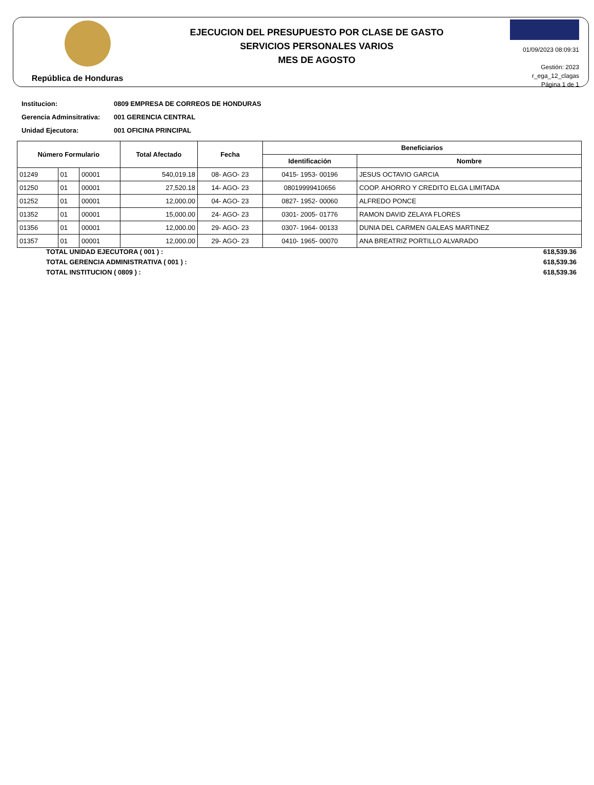República de Honduras
EJECUCION DEL PRESUPUESTO POR CLASE DE GASTO
SERVICIOS PERSONALES VARIOS
MES DE AGOSTO
01/09/2023 08:09:31
Gestión: 2023
r_ega_12_clagas
Página 1 de 1
Institucion: 0809 EMPRESA DE CORREOS DE HONDURAS
Gerencia Adminsitrativa: 001 GERENCIA CENTRAL
Unidad Ejecutora: 001 OFICINA PRINCIPAL
| Número Formulario | | | Total Afectado | Fecha | Beneficiarios | |
| --- | --- | --- | --- | --- | --- | --- |
| | | | | | Identificación | Nombre |
| 01249 | 01 | 00001 | 540,019.18 | 08- AGO- 23 | 0415- 1953- 00196 | JESUS OCTAVIO GARCIA |
| 01250 | 01 | 00001 | 27,520.18 | 14- AGO- 23 | 08019999410656 | COOP. AHORRO Y CREDITO ELGA LIMITADA |
| 01252 | 01 | 00001 | 12,000.00 | 04- AGO- 23 | 0827- 1952- 00060 | ALFREDO PONCE |
| 01352 | 01 | 00001 | 15,000.00 | 24- AGO- 23 | 0301- 2005- 01776 | RAMON DAVID ZELAYA FLORES |
| 01356 | 01 | 00001 | 12,000.00 | 29- AGO- 23 | 0307- 1964- 00133 | DUNIA DEL CARMEN GALEAS MARTINEZ |
| 01357 | 01 | 00001 | 12,000.00 | 29- AGO- 23 | 0410- 1965- 00070 | ANA BREATRIZ PORTILLO ALVARADO |
TOTAL UNIDAD EJECUTORA ( 001 ) : 618,539.36
TOTAL GERENCIA ADMINISTRATIVA ( 001 ) : 618,539.36
TOTAL INSTITUCION ( 0809 ) : 618,539.36